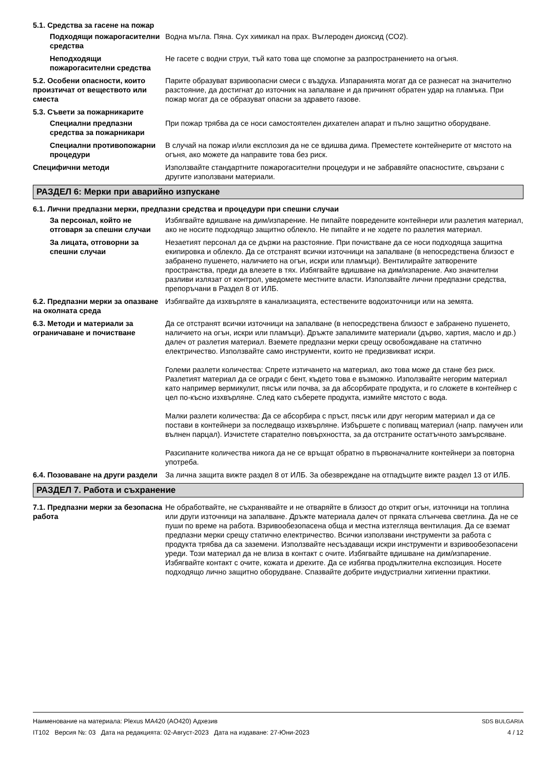5.1. Средства за гасене на пожар
Подходящи пожарогасителни средства
Водна мъгла. Пяна. Сух химикал на прах. Въглероден диоксид (CO2).
Неподходящи пожарогасителни средства
Не гасете с водни струи, тъй като това ще спомогне за разпространението на огъня.
5.2. Особени опасности, които произтичат от веществото или сместа
Парите образуват взривоопасни смеси с въздуха. Изпаранията могат да се разнесат на значително разстояние, да достигнат до източник на запалване и да причинят обратен удар на пламъка. При пожар могат да се образуват опасни за здравето газове.
5.3. Съвети за пожарникарите
Специални предпазни средства за пожарникари
При пожар трябва да се носи самостоятелен дихателен апарат и пълно защитно оборудване.
Специални противопожарни процедури
В случай на пожар и/или експлозия да не се вдишва дима. Преместете контейнерите от мястото на огъня, ако можете да направите това без риск.
Специфични методи Използвайте стандартните пожарогасителни процедури и не забравяйте опасностите, свързани с другите използвани материали.
РАЗДЕЛ 6: Мерки при аварийно изпускане
6.1. Лични предпазни мерки, предпазни средства и процедури при спешни случаи
За персонал, който не отговаря за спешни случаи
Избягвайте вдишване на дим/изпарение. Не пипайте повредените контейнери или разлетия материал, ако не носите подходящо защитно облекло. Не пипайте и не ходете по разлетия материал.
За лицата, отговорни за спешни случаи
Незаетият персонал да се държи на разстояние. При почистване да се носи подходяща защитна екипировка и облекло. Да се отстранят всички източници на запалване (в непосредствена близост е забранено пушенето, наличието на огън, искри или пламъци). Вентилирайте затворените пространства, преди да влезете в тях. Избягвайте вдишване на дим/изпарение. Ако значителни разливи излязат от контрол, уведомете местните власти. Използвайте лични предпазни средства, препоръчани в Раздел 8 от ИЛБ.
6.2. Предпазни мерки за опазване на околната среда
Избягвайте да изхвърляте в канализацията, естествените водоизточници или на земята.
6.3. Методи и материали за ограничаване и почистване
Да се отстранят всички източници на запалване (в непосредствена близост е забранено пушенето, наличието на огън, искри или пламъци). Дръжте запалимите материали (дърво, хартия, масло и др.) далеч от разлетия материал. Вземете предпазни мерки срещу освобождаване на статично електричество. Използвайте само инструменти, които не предизвикват искри.
Големи разлети количества: Спрете изтичането на материал, ако това може да стане без риск. Разлетият материал да се огради с бент, където това е възможно. Използвайте негорим материал като например вермикулит, пясък или почва, за да абсорбирате продукта, и го сложете в контейнер с цел по-късно изхвърляне. След като съберете продукта, измийте мястото с вода.
Малки разлети количества: Да се абсорбира с пръст, пясък или друг негорим материал и да се постави в контейнери за последващо изхвърляне. Избършете с попиващ материал (напр. памучен или вълнен парцал). Изчистете старателно повърхността, за да отстраните остатъчното замърсяване.
Разсипаните количества никога да не се връщат обратно в първоначалните контейнери за повторна употреба.
6.4. Позоваване на други раздели
За лична защита вижте раздел 8 от ИЛБ. За обезвреждане на отпадъците вижте раздел 13 от ИЛБ.
РАЗДЕЛ 7. Работа и съхранение
7.1. Предпазни мерки за безопасна работа
Не обработвайте, не съхранявайте и не отваряйте в близост до открит огън, източници на топлина или други източници на запалване. Дръжте материала далеч от пряката слънчева светлина. Да не се пуши по време на работа. Взривообезопасена обща и местна изтегляща вентилация. Да се вземат предпазни мерки срещу статично електричество. Всички използвани инструменти за работа с продукта трябва да са заземени. Използвайте несъздаващи искри инструменти и взривообезопасени уреди. Този материал да не влиза в контакт с очите. Избягвайте вдишване на дим/изпарение. Избягвайте контакт с очите, кожата и дрехите. Да се избягва продължителна експозиция. Носете подходящо лично защитно оборудване. Спазвайте добрите индустриални хигиенни практики.
Наименование на материала: Plexus MA420 (AO420) Адхезив
IT102 Версия №: 03 Дата на редакцията: 02-Август-2023 Дата на издаване: 27-Юни-2023
SDS BULGARIA
4 / 12